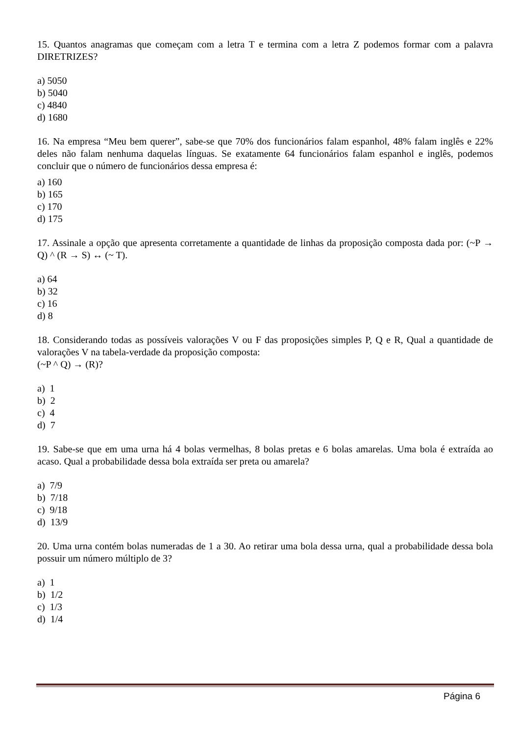15. Quantos anagramas que começam com a letra T e termina com a letra Z podemos formar com a palavra DIRETRIZES?
a) 5050
b) 5040
c) 4840
d) 1680
16. Na empresa “Meu bem querer”, sabe-se que 70% dos funcionários falam espanhol, 48% falam inglês e 22% deles não falam nenhuma daquelas línguas. Se exatamente 64 funcionários falam espanhol e inglês, podemos concluir que o número de funcionários dessa empresa é:
a) 160
b) 165
c) 170
d) 175
17. Assinale a opção que apresenta corretamente a quantidade de linhas da proposição composta dada por: (~P → Q) ^ (R → S) ↔ (~ T).
a) 64
b) 32
c) 16
d) 8
18. Considerando todas as possíveis valorações V ou F das proposições simples P, Q e R, Qual a quantidade de valorações V na tabela-verdade da proposição composta:
(~P ^ Q) → (R)?
a) 1
b) 2
c) 4
d) 7
19. Sabe-se que em uma urna há 4 bolas vermelhas, 8 bolas pretas e 6 bolas amarelas. Uma bola é extraída ao acaso. Qual a probabilidade dessa bola extraída ser preta ou amarela?
a) 7/9
b) 7/18
c) 9/18
d) 13/9
20. Uma urna contém bolas numeradas de 1 a 30. Ao retirar uma bola dessa urna, qual a probabilidade dessa bola possuir um número múltiplo de 3?
a) 1
b) 1/2
c) 1/3
d) 1/4
Página 6